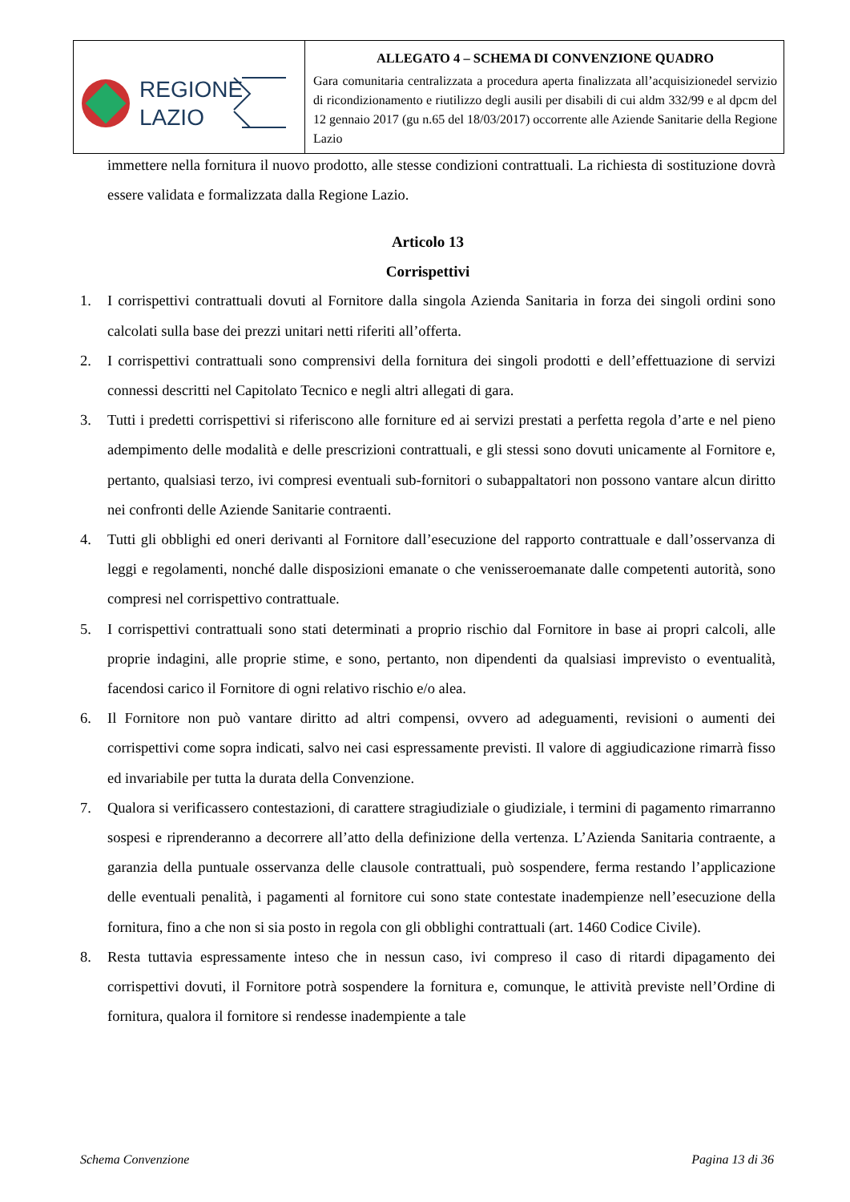| REGIONE LAZIO | ALLEGATO 4 – SCHEMA DI CONVENZIONE QUADRO Gara comunitaria centralizzata a procedura aperta finalizzata all’acquisizionedel servizio di ricondizionamento e riutilizzo degli ausili per disabili di cui aldm 332/99 e al dpcm del 12 gennaio 2017 (gu n.65 del 18/03/2017) occorrente alle Aziende Sanitarie della Regione Lazio |
immettere nella fornitura il nuovo prodotto, alle stesse condizioni contrattuali. La richiesta di sostituzione dovrà essere validata e formalizzata dalla Regione Lazio.
Articolo 13
Corrispettivi
1. I corrispettivi contrattuali dovuti al Fornitore dalla singola Azienda Sanitaria in forza dei singoli ordini sono calcolati sulla base dei prezzi unitari netti riferiti all’offerta.
2. I corrispettivi contrattuali sono comprensivi della fornitura dei singoli prodotti e dell’effettuazione di servizi connessi descritti nel Capitolato Tecnico e negli altri allegati di gara.
3. Tutti i predetti corrispettivi si riferiscono alle forniture ed ai servizi prestati a perfetta regola d’arte e nel pieno adempimento delle modalità e delle prescrizioni contrattuali, e gli stessi sono dovuti unicamente al Fornitore e, pertanto, qualsiasi terzo, ivi compresi eventuali sub-fornitori o subappaltatori non possono vantare alcun diritto nei confronti delle Aziende Sanitarie contraenti.
4. Tutti gli obblighi ed oneri derivanti al Fornitore dall’esecuzione del rapporto contrattuale e dall’osservanza di leggi e regolamenti, nonché dalle disposizioni emanate o che venisseroemanate dalle competenti autorità, sono compresi nel corrispettivo contrattuale.
5. I corrispettivi contrattuali sono stati determinati a proprio rischio dal Fornitore in base ai propri calcoli, alle proprie indagini, alle proprie stime, e sono, pertanto, non dipendenti da qualsiasi imprevisto o eventualità, facendosi carico il Fornitore di ogni relativo rischio e/o alea.
6. Il Fornitore non può vantare diritto ad altri compensi, ovvero ad adeguamenti, revisioni o aumenti dei corrispettivi come sopra indicati, salvo nei casi espressamente previsti. Il valore di aggiudicazione rimarrà fisso ed invariabile per tutta la durata della Convenzione.
7. Qualora si verificassero contestazioni, di carattere stragiudiziale o giudiziale, i termini di pagamento rimarranno sospesi e riprenderanno a decorrere all’atto della definizione della vertenza. L’Azienda Sanitaria contraente, a garanzia della puntuale osservanza delle clausole contrattuali, può sospendere, ferma restando l’applicazione delle eventuali penalità, i pagamenti al fornitore cui sono state contestate inadempienze nell’esecuzione della fornitura, fino a che non si sia posto in regola con gli obblighi contrattuali (art. 1460 Codice Civile).
8. Resta tuttavia espressamente inteso che in nessun caso, ivi compreso il caso di ritardi dipagamento dei corrispettivi dovuti, il Fornitore potrà sospendere la fornitura e, comunque, le attività previste nell’Ordine di fornitura, qualora il fornitore si rendesse inadempiente a tale
Schema Convenzione Pagina 13 di 36